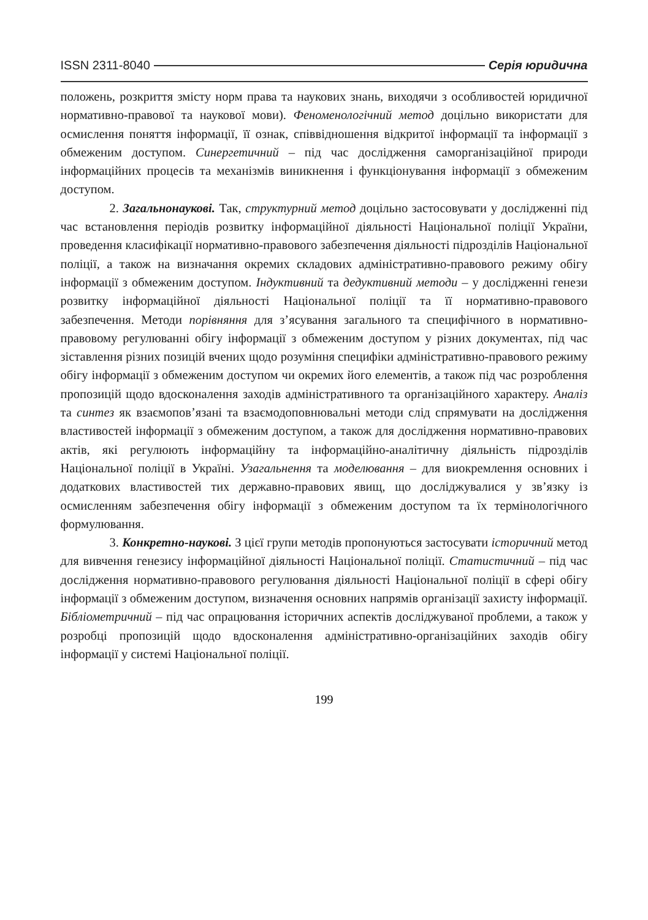ISSN 2311-8040 Серія юридична
положень, розкриття змісту норм права та наукових знань, виходячи з особливостей юридичної нормативно-правової та наукової мови). Феноменологічний метод доцільно використати для осмислення поняття інформації, її ознак, співвідношення відкритої інформації та інформації з обмеженим доступом. Синергетичний – під час дослідження саморганізаційної природи інформаційних процесів та механізмів виникнення і функціонування інформації з обмеженим доступом.
2. Загальнонаукові. Так, структурний метод доцільно застосовувати у дослідженні під час встановлення періодів розвитку інформаційної діяльності Національної поліції України, проведення класифікації нормативно-правового забезпечення діяльності підрозділів Національної поліції, а також на визначання окремих складових адміністративно-правового режиму обігу інформації з обмеженим доступом. Індуктивний та дедуктивний методи – у дослідженні генези розвитку інформаційної діяльності Національної поліції та її нормативно-правового забезпечення. Методи порівняння для з’ясування загального та специфічного в нормативно-правовому регулюванні обігу інформації з обмеженим доступом у різних документах, під час зіставлення різних позицій вчених щодо розуміння специфіки адміністративно-правового режиму обігу інформації з обмеженим доступом чи окремих його елементів, а також під час розроблення пропозицій щодо вдосконалення заходів адміністративного та організаційного характеру. Аналіз та синтез як взаємопов’язані та взаємодоповнювальні методи слід спрямувати на дослідження властивостей інформації з обмеженим доступом, а також для дослідження нормативно-правових актів, які регулюють інформаційну та інформаційно-аналітичну діяльність підрозділів Національної поліції в Україні. Узагальнення та моделювання – для виокремлення основних і додаткових властивостей тих державно-правових явищ, що досліджувалися у зв’язку із осмисленням забезпечення обігу інформації з обмеженим доступом та їх термінологічного формулювання.
3. Конкретно-наукові. З цієї групи методів пропонуються застосувати історичний метод для вивчення генезису інформаційної діяльності Національної поліції. Статистичний – під час дослідження нормативно-правового регулювання діяльності Національної поліції в сфері обігу інформації з обмеженим доступом, визначення основних напрямів організації захисту інформації. Бібліометричний – під час опрацювання історичних аспектів досліджуваної проблеми, а також у розробці пропозицій щодо вдосконалення адміністративно-організаційних заходів обігу інформації у системі Національної поліції.
199